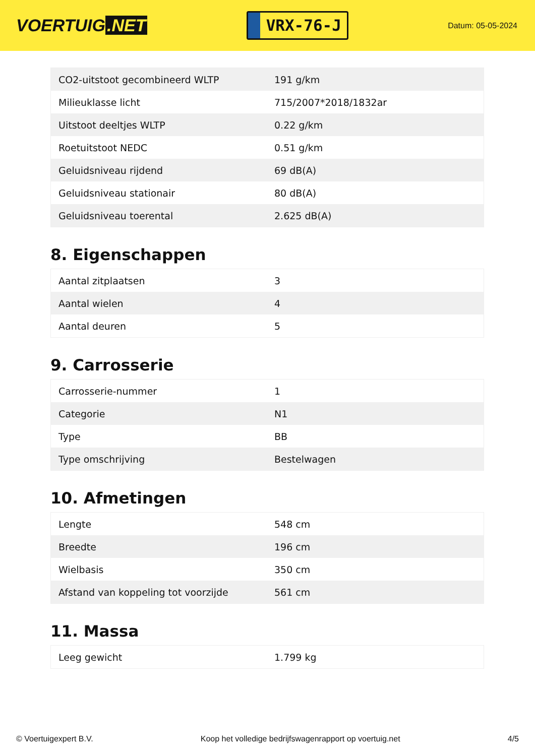VOERTUIG.NET
VRX-76-J
Datum: 05-05-2024
| CO2-uitstoot gecombineerd WLTP | 191 g/km |
| Milieuklasse licht | 715/2007*2018/1832ar |
| Uitstoot deeltjes WLTP | 0.22 g/km |
| Roetuitstoot NEDC | 0.51 g/km |
| Geluidsniveau rijdend | 69 dB(A) |
| Geluidsniveau stationair | 80 dB(A) |
| Geluidsniveau toerental | 2.625 dB(A) |
8. Eigenschappen
| Aantal zitplaatsen | 3 |
| Aantal wielen | 4 |
| Aantal deuren | 5 |
9. Carrosserie
| Carrosserie-nummer | 1 |
| Categorie | N1 |
| Type | BB |
| Type omschrijving | Bestelwagen |
10. Afmetingen
| Lengte | 548 cm |
| Breedte | 196 cm |
| Wielbasis | 350 cm |
| Afstand van koppeling tot voorzijde | 561 cm |
11. Massa
| Leeg gewicht | 1.799 kg |
© Voertuigexpert B.V. Koop het volledige bedrijfswagenrapport op voertuig.net 4/5